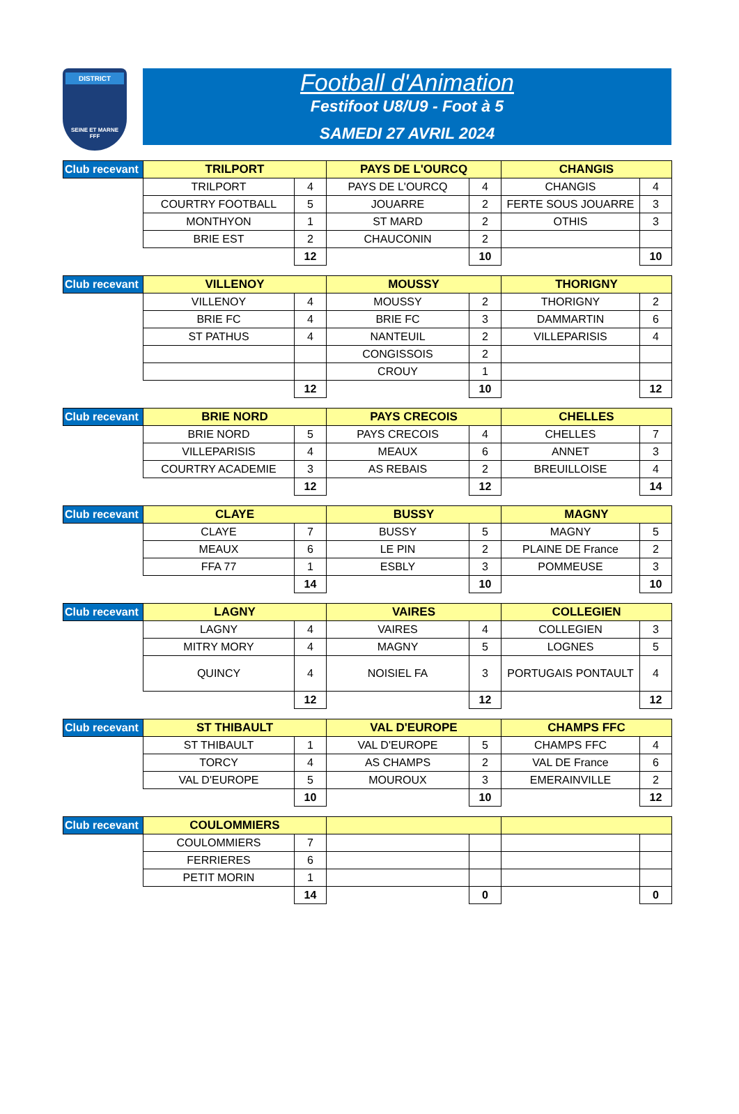DISTRICT
SEINE ET MARNE
FFF
Football d'Animation
Festifoot U8/U9 - Foot à 5
SAMEDI 27 AVRIL 2024
| Club recevant | TRILPORT | | PAYS DE L'OURCQ | | CHANGIS | |
| --- | --- | --- | --- | --- | --- | --- |
| | TRILPORT | 4 | PAYS DE L'OURCQ | 4 | CHANGIS | 4 |
| | COURTRY FOOTBALL | 5 | JOUARRE | 2 | FERTE SOUS JOUARRE | 3 |
| | MONTHYON | 1 | ST MARD | 2 | OTHIS | 3 |
| | BRIE EST | 2 | CHAUCONIN | 2 | | |
| | | 12 | | 10 | | 10 |
| Club recevant | VILLENOY | | MOUSSY | | THORIGNY | |
| --- | --- | --- | --- | --- | --- | --- |
| | VILLENOY | 4 | MOUSSY | 2 | THORIGNY | 2 |
| | BRIE FC | 4 | BRIE FC | 3 | DAMMARTIN | 6 |
| | ST PATHUS | 4 | NANTEUIL | 2 | VILLEPARISIS | 4 |
| | | | CONGISSOIS | 2 | | |
| | | | CROUY | 1 | | |
| | | 12 | | 10 | | 12 |
| Club recevant | BRIE NORD | | PAYS CRECOIS | | CHELLES | |
| --- | --- | --- | --- | --- | --- | --- |
| | BRIE NORD | 5 | PAYS CRECOIS | 4 | CHELLES | 7 |
| | VILLEPARISIS | 4 | MEAUX | 6 | ANNET | 3 |
| | COURTRY ACADEMIE | 3 | AS REBAIS | 2 | BREUILLOISE | 4 |
| | | 12 | | 12 | | 14 |
| Club recevant | CLAYE | | BUSSY | | MAGNY | |
| --- | --- | --- | --- | --- | --- | --- |
| | CLAYE | 7 | BUSSY | 5 | MAGNY | 5 |
| | MEAUX | 6 | LE PIN | 2 | PLAINE DE France | 2 |
| | FFA 77 | 1 | ESBLY | 3 | POMMEUSE | 3 |
| | | 14 | | 10 | | 10 |
| Club recevant | LAGNY | | VAIRES | | COLLEGIEN | |
| --- | --- | --- | --- | --- | --- | --- |
| | LAGNY | 4 | VAIRES | 4 | COLLEGIEN | 3 |
| | MITRY MORY | 4 | MAGNY | 5 | LOGNES | 5 |
| | QUINCY | 4 | NOISIEL FA | 3 | PORTUGAIS PONTAULT | 4 |
| | | 12 | | 12 | | 12 |
| Club recevant | ST THIBAULT | | VAL D'EUROPE | | CHAMPS FFC | |
| --- | --- | --- | --- | --- | --- | --- |
| | ST THIBAULT | 1 | VAL D'EUROPE | 5 | CHAMPS FFC | 4 |
| | TORCY | 4 | AS CHAMPS | 2 | VAL DE France | 6 |
| | VAL D'EUROPE | 5 | MOUROUX | 3 | EMERAINVILLE | 2 |
| | | 10 | | 10 | | 12 |
| Club recevant | COULOMMIERS | | | | | |
| --- | --- | --- | --- | --- | --- | --- |
| | COULOMMIERS | 7 | | | | |
| | FERRIERES | 6 | | | | |
| | PETIT MORIN | 1 | | | | |
| | | 14 | | 0 | | 0 |